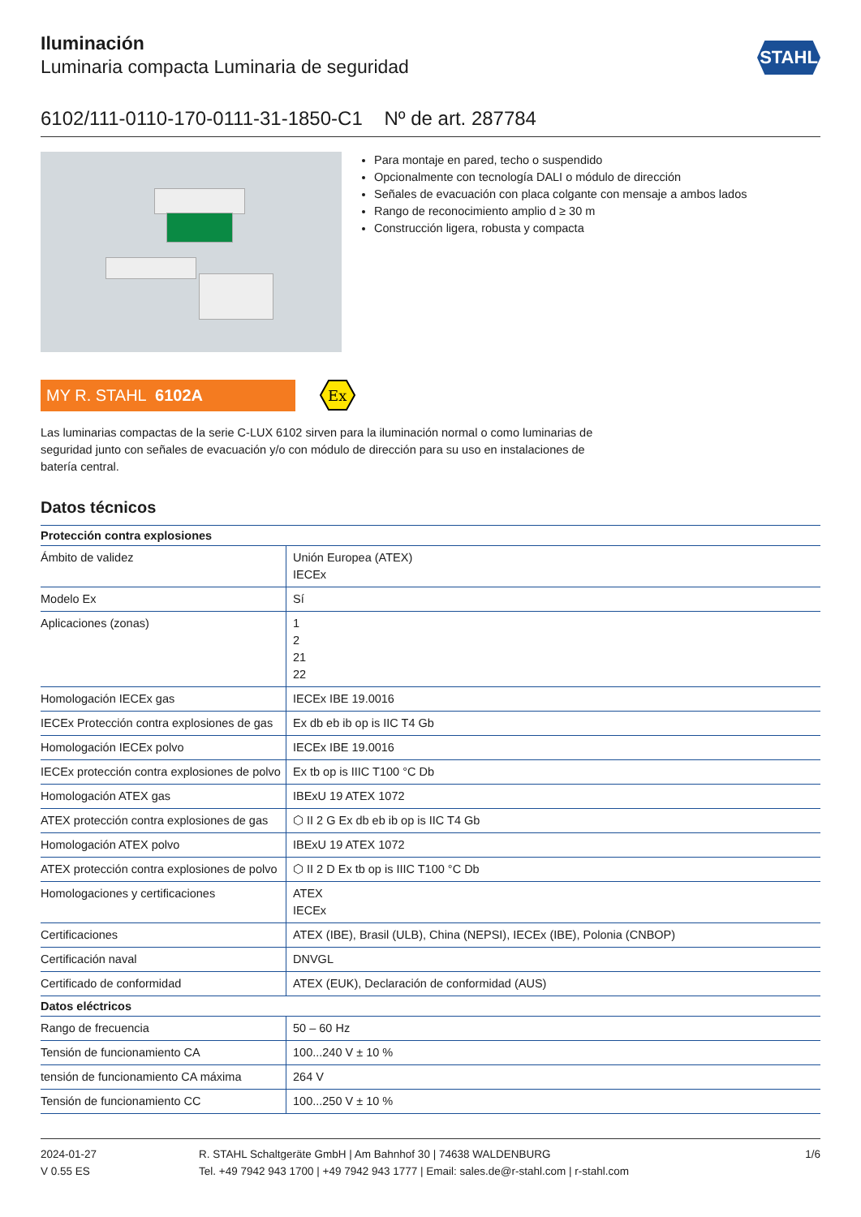STAHL
Iluminación
Luminaria compacta Luminaria de seguridad
6102/111-0110-170-0111-31-1850-C1 Nº de art. 287784
Para montaje en pared, techo o suspendido
Opcionalmente con tecnología DALI o módulo de dirección
Señales de evacuación con placa colgante con mensaje a ambos lados
Rango de reconocimiento amplio d ≥ 30 m
Construcción ligera, robusta y compacta
MY R. STAHL 6102A
Ex
Las luminarias compactas de la serie C-LUX 6102 sirven para la iluminación normal o como luminarias de seguridad junto con señales de evacuación y/o con módulo de dirección para su uso en instalaciones de batería central.
Datos técnicos
| Protección contra explosiones | |
| --- | --- |
| Ámbito de validez | Unión Europea (ATEX) IECEx |
| Modelo Ex | Sí |
| Aplicaciones (zonas) | 1 2 21 22 |
| Homologación IECEx gas | IECEx IBE 19.0016 |
| IECEx Protección contra explosiones de gas | Ex db eb ib op is IIC T4 Gb |
| Homologación IECEx polvo | IECEx IBE 19.0016 |
| IECEx protección contra explosiones de polvo | Ex tb op is IIIC T100 °C Db |
| Homologación ATEX gas | IBExU 19 ATEX 1072 |
| ATEX protección contra explosiones de gas | ⬡ II 2 G Ex db eb ib op is IIC T4 Gb |
| Homologación ATEX polvo | IBExU 19 ATEX 1072 |
| ATEX protección contra explosiones de polvo | ⬡ II 2 D Ex tb op is IIIC T100 °C Db |
| Homologaciones y certificaciones | ATEX IECEx |
| Certificaciones | ATEX (IBE), Brasil (ULB), China (NEPSI), IECEx (IBE), Polonia (CNBOP) |
| Certificación naval | DNVGL |
| Certificado de conformidad | ATEX (EUK), Declaración de conformidad (AUS) |
| Datos eléctricos | |
| Rango de frecuencia | 50 – 60 Hz |
| Tensión de funcionamiento CA | 100...240 V ± 10 % |
| tensión de funcionamiento CA máxima | 264 V |
| Tensión de funcionamiento CC | 100...250 V ± 10 % |
2024-01-27
V 0.55 ES
R. STAHL Schaltgeräte GmbH | Am Bahnhof 30 | 74638 WALDENBURG
Tel. +49 7942 943 1700 | +49 7942 943 1777 | Email: sales.de@r-stahl.com | r-stahl.com
1/6